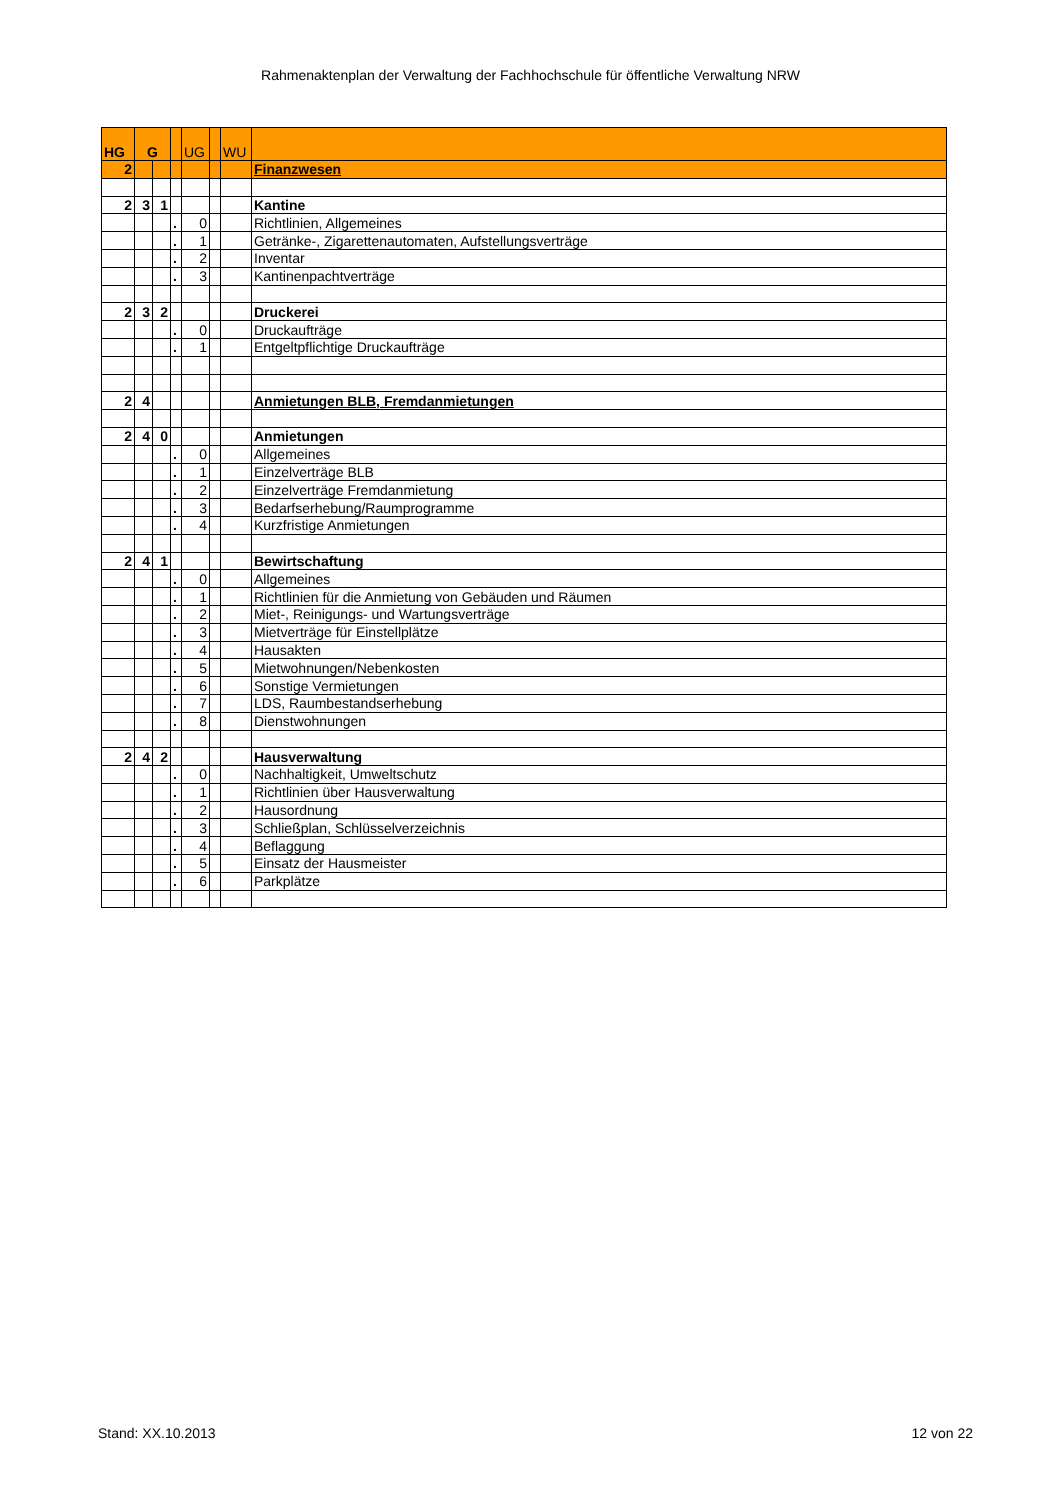Rahmenaktenplan der Verwaltung der Fachhochschule für öffentliche Verwaltung NRW
| HG | G | | | UG | | WU | |
| 2 | | | | | | | Finanzwesen |
| 2 | 3 | 1 | | | | | Kantine |
| | | | . | 0 | | | Richtlinien, Allgemeines |
| | | | . | 1 | | | Getränke-, Zigarettenautomaten, Aufstellungsverträge |
| | | | . | 2 | | | Inventar |
| | | | . | 3 | | | Kantinenpachtverträge |
| 2 | 3 | 2 | | | | | Druckerei |
| | | | . | 0 | | | Druckaufträge |
| | | | . | 1 | | | Entgeltpflichtige Druckaufträge |
| 2 | 4 | | | | | | Anmietungen BLB, Fremdanmietungen |
| 2 | 4 | 0 | | | | | Anmietungen |
| | | | . | 0 | | | Allgemeines |
| | | | . | 1 | | | Einzelverträge BLB |
| | | | . | 2 | | | Einzelverträge Fremdanmietung |
| | | | . | 3 | | | Bedarfserhebung/Raumprogramme |
| | | | . | 4 | | | Kurzfristige Anmietungen |
| 2 | 4 | 1 | | | | | Bewirtschaftung |
| | | | . | 0 | | | Allgemeines |
| | | | . | 1 | | | Richtlinien für die Anmietung von Gebäuden und Räumen |
| | | | . | 2 | | | Miet-, Reinigungs- und Wartungsverträge |
| | | | . | 3 | | | Mietverträge für Einstellplätze |
| | | | . | 4 | | | Hausakten |
| | | | . | 5 | | | Mietwohnungen/Nebenkosten |
| | | | . | 6 | | | Sonstige Vermietungen |
| | | | . | 7 | | | LDS, Raumbestandserhebung |
| | | | . | 8 | | | Dienstwohnungen |
| 2 | 4 | 2 | | | | | Hausverwaltung |
| | | | . | 0 | | | Nachhaltigkeit, Umweltschutz |
| | | | . | 1 | | | Richtlinien über Hausverwaltung |
| | | | . | 2 | | | Hausordnung |
| | | | . | 3 | | | Schließplan, Schlüsselverzeichnis |
| | | | . | 4 | | | Beflaggung |
| | | | . | 5 | | | Einsatz der Hausmeister |
| | | | . | 6 | | | Parkplätze |
Stand: XX.10.2013 12 von 22